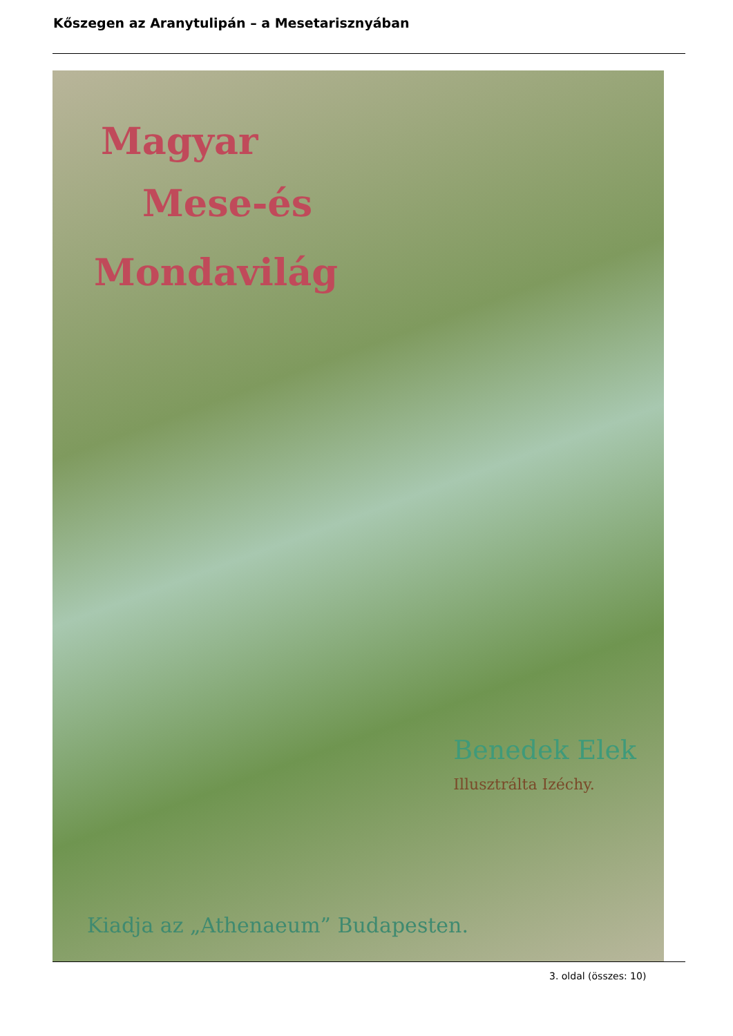Kőszegen az Aranytulipán – a Mesetarisznyában
Magyar
Mese-és
Mondavilág
Benedek Elek
Illusztrálta Izéchy.
Kiadja az „Athenaeum” Budapesten.
3. oldal (összes: 10)